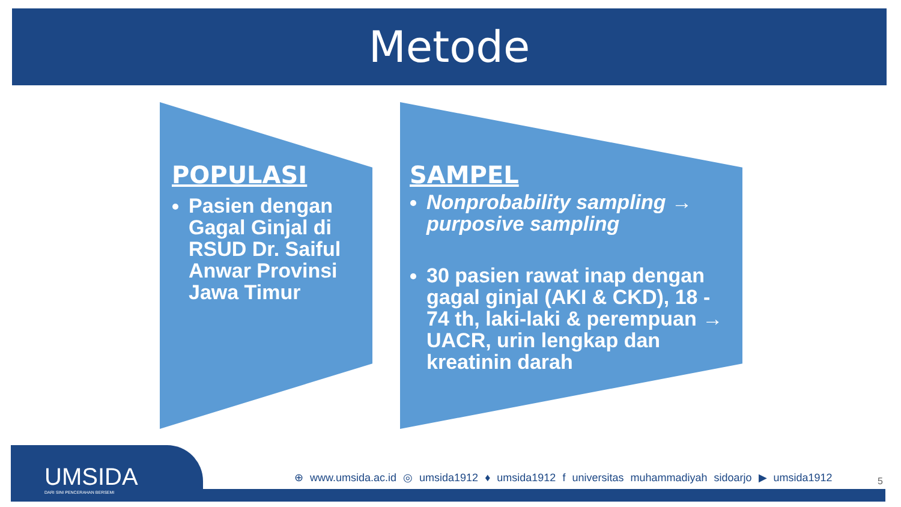Metode
POPULASI
Pasien dengan Gagal Ginjal di RSUD Dr. Saiful Anwar Provinsi Jawa Timur
SAMPEL
Nonprobability sampling → purposive sampling
30 pasien rawat inap dengan gagal ginjal (AKI & CKD), 18 - 74 th, laki-laki & perempuan → UACR, urin lengkap dan kreatinin darah
UMSIDA
DARI SINI PENCERAHAN BERSEMI
⊕ www.umsida.ac.id ◎ umsida1912 ♦ umsida1912 f universitas muhammadiyah sidoarjo ▶ umsida1912
5